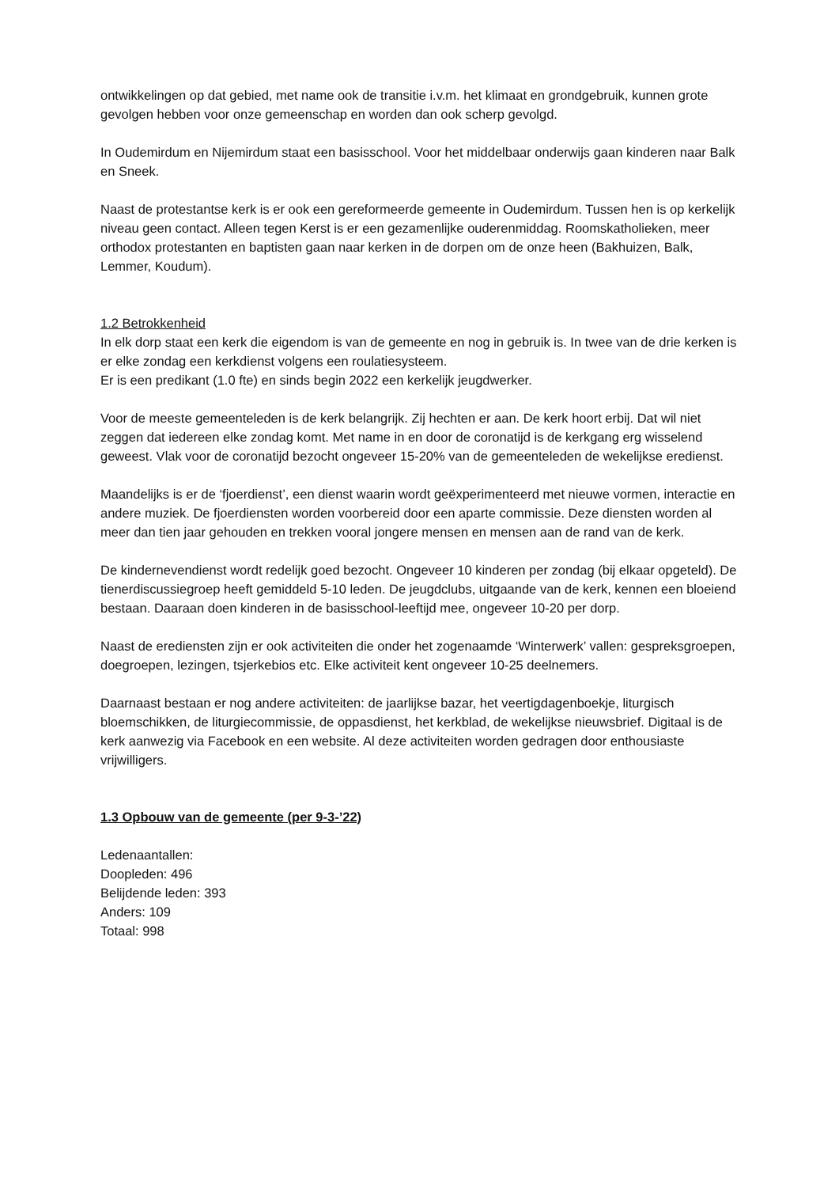ontwikkelingen op dat gebied, met name ook de transitie i.v.m. het klimaat en grondgebruik, kunnen grote gevolgen hebben voor onze gemeenschap en worden dan ook scherp gevolgd.
In Oudemirdum en Nijemirdum staat een basisschool. Voor het middelbaar onderwijs gaan kinderen naar Balk en Sneek.
Naast de protestantse kerk is er ook een gereformeerde gemeente in Oudemirdum. Tussen hen is op kerkelijk niveau geen contact. Alleen tegen Kerst is er een gezamenlijke ouderenmiddag. Roomskatholieken, meer orthodox protestanten en baptisten gaan naar kerken in de dorpen om de onze heen (Bakhuizen, Balk, Lemmer, Koudum).
1.2 Betrokkenheid
In elk dorp staat een kerk die eigendom is van de gemeente en nog in gebruik is. In twee van de drie kerken is er elke zondag een kerkdienst volgens een roulatiesysteem.
Er is een predikant (1.0 fte) en sinds begin 2022 een kerkelijk jeugdwerker.
Voor de meeste gemeenteleden is de kerk belangrijk. Zij hechten er aan. De kerk hoort erbij. Dat wil niet zeggen dat iedereen elke zondag komt. Met name in en door de coronatijd is de kerkgang erg wisselend geweest. Vlak voor de coronatijd bezocht ongeveer 15-20% van de gemeenteleden de wekelijkse eredienst.
Maandelijks is er de ‘fjoerdienst’, een dienst waarin wordt geëxperimenteerd met nieuwe vormen, interactie en andere muziek. De fjoerdiensten worden voorbereid door een aparte commissie. Deze diensten worden al meer dan tien jaar gehouden en trekken vooral jongere mensen en mensen aan de rand van de kerk.
De kindernevendienst wordt redelijk goed bezocht. Ongeveer 10 kinderen per zondag (bij elkaar opgeteld). De tienerdiscussiegroep heeft gemiddeld 5-10 leden. De jeugdclubs, uitgaande van de kerk, kennen een bloeiend bestaan. Daaraan doen kinderen in de basisschool-leeftijd mee, ongeveer 10-20 per dorp.
Naast de erediensten zijn er ook activiteiten die onder het zogenaamde ‘Winterwerk’ vallen: gespreksgroepen, doegroepen, lezingen, tsjerkebios etc. Elke activiteit kent ongeveer 10-25 deelnemers.
Daarnaast bestaan er nog andere activiteiten: de jaarlijkse bazar, het veertigdagenboekje, liturgisch bloemschikken, de liturgiecommissie, de oppasdienst, het kerkblad, de wekelijkse nieuwsbrief. Digitaal is de kerk aanwezig via Facebook en een website. Al deze activiteiten worden gedragen door enthousiaste vrijwilligers.
1.3 Opbouw van de gemeente (per 9-3-’22)
Ledenaantallen:
Doopleden: 496
Belijdende leden: 393
Anders: 109
Totaal: 998